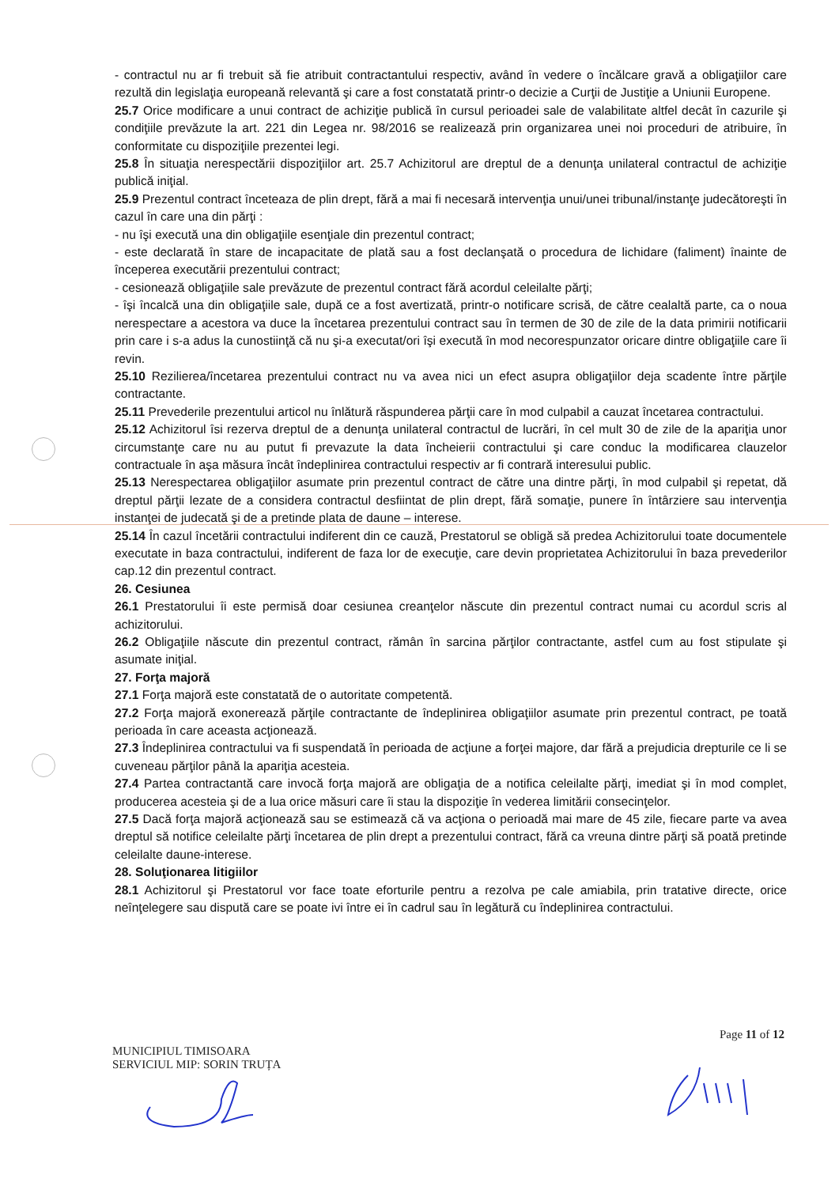- contractul nu ar fi trebuit să fie atribuit contractantului respectiv, având în vedere o încălcare gravă a obligaţiilor care rezultă din legislaţia europeană relevantă şi care a fost constatată printr-o decizie a Curţii de Justiţie a Uniunii Europene.
25.7 Orice modificare a unui contract de achiziţie publică în cursul perioadei sale de valabilitate altfel decât în cazurile şi condiţiile prevăzute la art. 221 din Legea nr. 98/2016 se realizează prin organizarea unei noi proceduri de atribuire, în conformitate cu dispoziţiile prezentei legi.
25.8 În situaţia nerespectării dispoziţiilor art. 25.7 Achizitorul are dreptul de a denunţa unilateral contractul de achiziţie publică iniţial.
25.9 Prezentul contract înceteaza de plin drept, fără a mai fi necesară intervenţia unui/unei tribunal/instanţe judecătoreşti în cazul în care una din părţi :
- nu îşi execută una din obligaţiile esenţiale din prezentul contract;
- este declarată în stare de incapacitate de plată sau a fost declanşată o procedura de lichidare (faliment) înainte de începerea executării prezentului contract;
- cesionează obligaţiile sale prevăzute de prezentul contract fără acordul celeilalte părţi;
- îşi încalcă una din obligaţiile sale, după ce a fost avertizată, printr-o notificare scrisă, de către cealaltă parte, ca o noua nerespectare a acestora va duce la încetarea prezentului contract sau în termen de 30 de zile de la data primirii notificarii prin care i s-a adus la cunostiinţă că nu şi-a executat/ori îşi execută în mod necorespunzator oricare dintre obligaţiile care îi revin.
25.10 Rezilierea/încetarea prezentului contract nu va avea nici un efect asupra obligaţiilor deja scadente între părţile contractante.
25.11 Prevederile prezentului articol nu înlătură răspunderea părţii care în mod culpabil a cauzat încetarea contractului.
25.12 Achizitorul îsi rezerva dreptul de a denunţa unilateral contractul de lucrări, în cel mult 30 de zile de la apariţia unor circumstanţe care nu au putut fi prevazute la data încheierii contractului şi care conduc la modificarea clauzelor contractuale în aşa măsura încât îndeplinirea contractului respectiv ar fi contrară interesului public.
25.13 Nerespectarea obligaţiilor asumate prin prezentul contract de către una dintre părţi, în mod culpabil şi repetat, dă dreptul părţii lezate de a considera contractul desfiintat de plin drept, fără somaţie, punere în întârziere sau intervenţia instanţei de judecată şi de a pretinde plata de daune – interese.
25.14 În cazul încetării contractului indiferent din ce cauză, Prestatorul se obligă să predea Achizitorului toate documentele executate in baza contractului, indiferent de faza lor de execuţie, care devin proprietatea Achizitorului în baza prevederilor cap.12 din prezentul contract.
26. Cesiunea
26.1 Prestatorului îi este permisă doar cesiunea creanţelor născute din prezentul contract numai cu acordul scris al achizitorului.
26.2 Obligaţiile născute din prezentul contract, rămân în sarcina părţilor contractante, astfel cum au fost stipulate şi asumate iniţial.
27. Forţa majoră
27.1 Forţa majoră este constatată de o autoritate competentă.
27.2 Forţa majoră exonerează părţile contractante de îndeplinirea obligaţiilor asumate prin prezentul contract, pe toată perioada în care aceasta acţionează.
27.3 Îndeplinirea contractului va fi suspendată în perioada de acţiune a forţei majore, dar fără a prejudicia drepturile ce li se cuveneau părţilor până la apariţia acesteia.
27.4 Partea contractantă care invocă forţa majoră are obligaţia de a notifica celeilalte părţi, imediat şi în mod complet, producerea acesteia şi de a lua orice măsuri care îi stau la dispoziţie în vederea limitării consecinţelor.
27.5 Dacă forţa majoră acţionează sau se estimează că va acţiona o perioadă mai mare de 45 zile, fiecare parte va avea dreptul să notifice celeilalte părţi încetarea de plin drept a prezentului contract, fără ca vreuna dintre părţi să poată pretinde celeilalte daune-interese.
28. Soluţionarea litigiilor
28.1 Achizitorul şi Prestatorul vor face toate eforturile pentru a rezolva pe cale amiabila, prin tratative directe, orice neînţelegere sau dispută care se poate ivi între ei în cadrul sau în legătură cu îndeplinirea contractului.
Page 11 of 12
MUNICIPIUL TIMISOARA
SERVICIUL MIP: SORIN TRUȚA